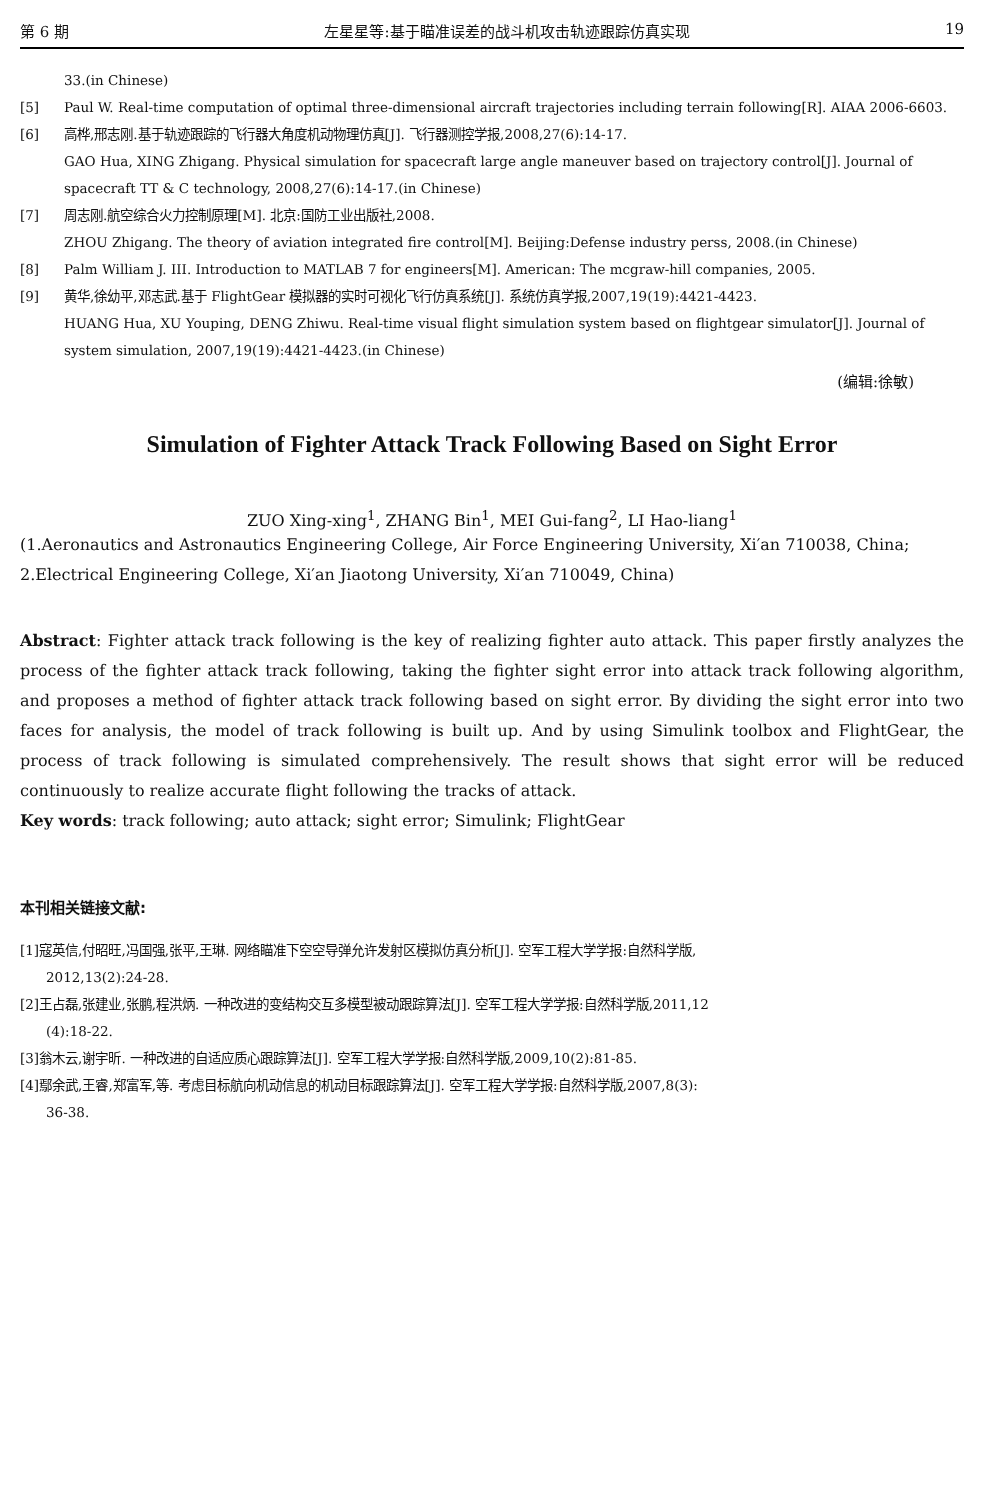第 6 期 左星星等:基于瞄准误差的战斗机攻击轨迹跟踪仿真实现 19
33.(in Chinese)
[5] Paul W. Real-time computation of optimal three-dimensional aircraft trajectories including terrain following[R]. AIAA 2006-6603.
[6] 高桦,邢志刚.基于轨迹跟踪的飞行器大角度机动物理仿真[J]. 飞行器测控学报,2008,27(6):14-17.
GAO Hua, XING Zhigang. Physical simulation for spacecraft large angle maneuver based on trajectory control[J]. Journal of spacecraft TT & C technology, 2008,27(6):14-17.(in Chinese)
[7] 周志刚.航空综合火力控制原理[M]. 北京:国防工业出版社,2008.
ZHOU Zhigang. The theory of aviation integrated fire control[M]. Beijing:Defense industry perss, 2008.(in Chinese)
[8] Palm William J. III. Introduction to MATLAB 7 for engineers[M]. American: The mcgraw-hill companies, 2005.
[9] 黄华,徐幼平,邓志武.基于 FlightGear 模拟器的实时可视化飞行仿真系统[J]. 系统仿真学报,2007,19(19):4421-4423.
HUANG Hua, XU Youping, DENG Zhiwu. Real-time visual flight simulation system based on flightgear simulator[J]. Journal of system simulation, 2007,19(19):4421-4423.(in Chinese)
(编辑:徐敏)
Simulation of Fighter Attack Track Following Based on Sight Error
ZUO Xing-xing<sup>1</sup>, ZHANG Bin<sup>1</sup>, MEI Gui-fang<sup>2</sup>, LI Hao-liang<sup>1</sup>
(1.Aeronautics and Astronautics Engineering College, Air Force Engineering University, Xi′an 710038, China; 2.Electrical Engineering College, Xi′an Jiaotong University, Xi′an 710049, China)
Abstract: Fighter attack track following is the key of realizing fighter auto attack. This paper firstly analyzes the process of the fighter attack track following, taking the fighter sight error into attack track following algorithm, and proposes a method of fighter attack track following based on sight error. By dividing the sight error into two faces for analysis, the model of track following is built up. And by using Simulink toolbox and FlightGear, the process of track following is simulated comprehensively. The result shows that sight error will be reduced continuously to realize accurate flight following the tracks of attack.
Key words: track following; auto attack; sight error; Simulink; FlightGear
本刊相关链接文献:
[1]寇英信,付昭旺,冯国强,张平,王琳. 网络瞄准下空空导弹允许发射区模拟仿真分析[J]. 空军工程大学学报:自然科学版,
2012,13(2):24-28.
[2]王占磊,张建业,张鹏,程洪炳. 一种改进的变结构交互多模型被动跟踪算法[J]. 空军工程大学学报:自然科学版,2011,12
(4):18-22.
[3]翁木云,谢宇昕. 一种改进的自适应质心跟踪算法[J]. 空军工程大学学报:自然科学版,2009,10(2):81-85.
[4]鄢余武,王睿,郑富军,等. 考虑目标航向机动信息的机动目标跟踪算法[J]. 空军工程大学学报:自然科学版,2007,8(3):
36-38.